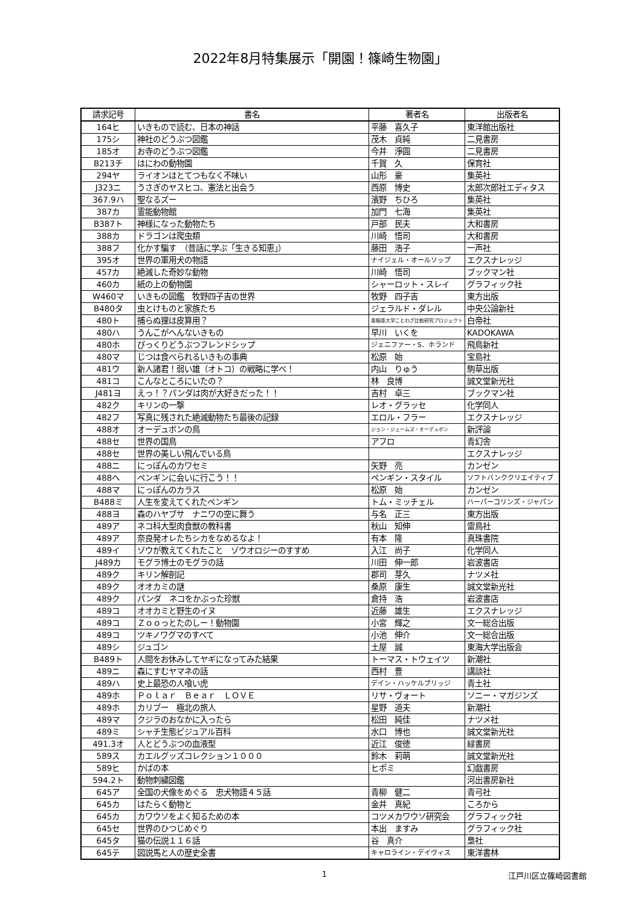2022年8月特集展示「開園！篠崎生物園」
| 請求記号 | 書名 | 著者名 | 出版者名 |
| --- | --- | --- | --- |
| 164ヒ | いきもので読む、日本の神話 | 平藤 喜久子 | 東洋館出版社 |
| 175シ | 神社のどうぶつ図鑑 | 茂木 貞純 | 二見書房 |
| 185オ | お寺のどうぶつ図鑑 | 今井 淨圓 | 二見書房 |
| B213チ | はにわの動物園 | 千賀 久 | 保育社 |
| 294ヤ | ライオンはとてつもなく不味い | 山形 豪 | 集英社 |
| J323ニ | うさぎのヤスヒコ、憲法と出会う | 西原 博史 | 太郎次郎社エディタス |
| 367.9ハ | 聖なるズー | 濱野 ちひろ | 集英社 |
| 387カ | 霊能動物館 | 加門 七海 | 集英社 |
| B387ト | 神様になった動物たち | 戸部 民夫 | 大和書房 |
| 388カ | ドラゴンは爬虫類 | 川崎 悟司 | 大和書房 |
| 388フ | 化かす騙す （昔話に学ぶ「生きる知恵」） | 藤田 浩子 | 一声社 |
| 395オ | 世界の軍用犬の物語 | ナイジェル・オールソップ | エクスナレッジ |
| 457カ | 絶滅した奇妙な動物 | 川崎 悟司 | ブックマン社 |
| 460カ | 紙の上の動物園 | シャーロット・スレイ | グラフィック社 |
| W460マ | いきもの図鑑 牧野四子吉の世界 | 牧野 四子吉 | 東方出版 |
| B480タ | 虫とけものと家族たち | ジェラルド・ダレル | 中央公論新社 |
| 480ト | 捕らぬ狸は皮算用？ | 亜細亜大学ことわざ比較研究プロジェクト | 白帝社 |
| 480ハ | うんこがへんないきもの | 早川 いくを | KADOKAWA |
| 480ホ | びっくりどうぶつフレンドシップ | ジェニファー・S．ホランド | 飛鳥新社 |
| 480マ | じつは食べられるいきもの事典 | 松原 始 | 宝島社 |
| 481ウ | 新人諸君！弱い雄（オトコ）の戦略に学べ！ | 内山 りゅう | 駒草出版 |
| 481コ | こんなところにいたの？ | 林 良博 | 誠文堂新光社 |
| J481ヨ | えっ！？パンダは肉が大好きだった！！ | 吉村 卓三 | ブックマン社 |
| 482ク | キリンの一撃 | レオ・グラッセ | 化学同人 |
| 482フ | 写真に残された絶滅動物たち最後の記録 | エロル・フラー | エクスナレッジ |
| 488オ | オーデュボンの鳥 | ジョン・ジェームズ・オーデュボン | 新評論 |
| 488セ | 世界の国鳥 | アフロ | 青幻舎 |
| 488セ | 世界の美しい飛んでいる鳥 | | エクスナレッジ |
| 488ニ | にっぽんのカワセミ | 矢野 亮 | カンゼン |
| 488ヘ | ペンギンに会いに行こう！！ | ペンギン・スタイル | ソフトバンククリエイティブ |
| 488マ | にっぽんのカラス | 松原 始 | カンゼン |
| B488ミ | 人生を変えてくれたペンギン | トム・ミッチェル | ハーパーコリンズ・ジャパン |
| 488ヨ | 森のハヤブサ ナニワの空に舞う | 与名 正三 | 東方出版 |
| 489ア | ネコ科大型肉食獣の教科書 | 秋山 知伸 | 雷鳥社 |
| 489ア | 奈良発オレたちシカをなめるなよ！ | 有本 隆 | 真珠書院 |
| 489イ | ゾウが教えてくれたこと ゾウオロジーのすすめ | 入江 尚子 | 化学同人 |
| J489カ | モグラ博士のモグラの話 | 川田 伸一郎 | 岩波書店 |
| 489ク | キリン解剖記 | 郡司 芽久 | ナツメ社 |
| 489ク | オオカミの謎 | 桑原 康生 | 誠文堂新光社 |
| 489ク | パンダ ネコをかぶった珍獣 | 倉持 浩 | 岩波書店 |
| 489コ | オオカミと野生のイヌ | 近藤 雄生 | エクスナレッジ |
| 489コ | Ｚｏｏっとたのしー！動物園 | 小宮 輝之 | 文一総合出版 |
| 489コ | ツキノワグマのすべて | 小池 伸介 | 文一総合出版 |
| 489シ | ジュゴン | 土屋 誠 | 東海大学出版会 |
| B489ト | 人間をお休みしてヤギになってみた結果 | トーマス・トウェイツ | 新潮社 |
| 489ニ | 森にすむヤマネの話 | 西村 豊 | 講談社 |
| 489ハ | 史上最恐の人喰い虎 | デイン・ハッケルブリッジ | 青土社 |
| 489ホ | Ｐｏｌａｒ Ｂｅａｒ ＬＯＶＥ | リサ・ヴォート | ソニー・マガジンズ |
| 489ホ | カリブー 極北の旅人 | 星野 道夫 | 新潮社 |
| 489マ | クジラのおなかに入ったら | 松田 純佳 | ナツメ社 |
| 489ミ | シャチ生態ビジュアル百科 | 水口 博也 | 誠文堂新光社 |
| 491.3オ | 人とどうぶつの血液型 | 近江 俊徳 | 緑書房 |
| 589ス | カエルグッズコレクション１０００ | 鈴木 莉萌 | 誠文堂新光社 |
| 589ヒ | かばの本 | ヒポミ | 幻戯書房 |
| 594.2ト | 動物刺繍図鑑 | | 河出書房新社 |
| 645ア | 全国の犬像をめぐる 忠犬物語４５話 | 青柳 健二 | 青弓社 |
| 645カ | はたらく動物と | 金井 真紀 | ころから |
| 645カ | カワウソをよく知るための本 | コツメカワウソ研究会 | グラフィック社 |
| 645セ | 世界のひつじめぐり | 本出 ますみ | グラフィック社 |
| 645タ | 猫の伝説１１６話 | 谷 真介 | 梟社 |
| 645テ | 図説馬と人の歴史全書 | キャロライン・デイヴィス | 東洋書林 |
1 江戸川区立篠崎図書館